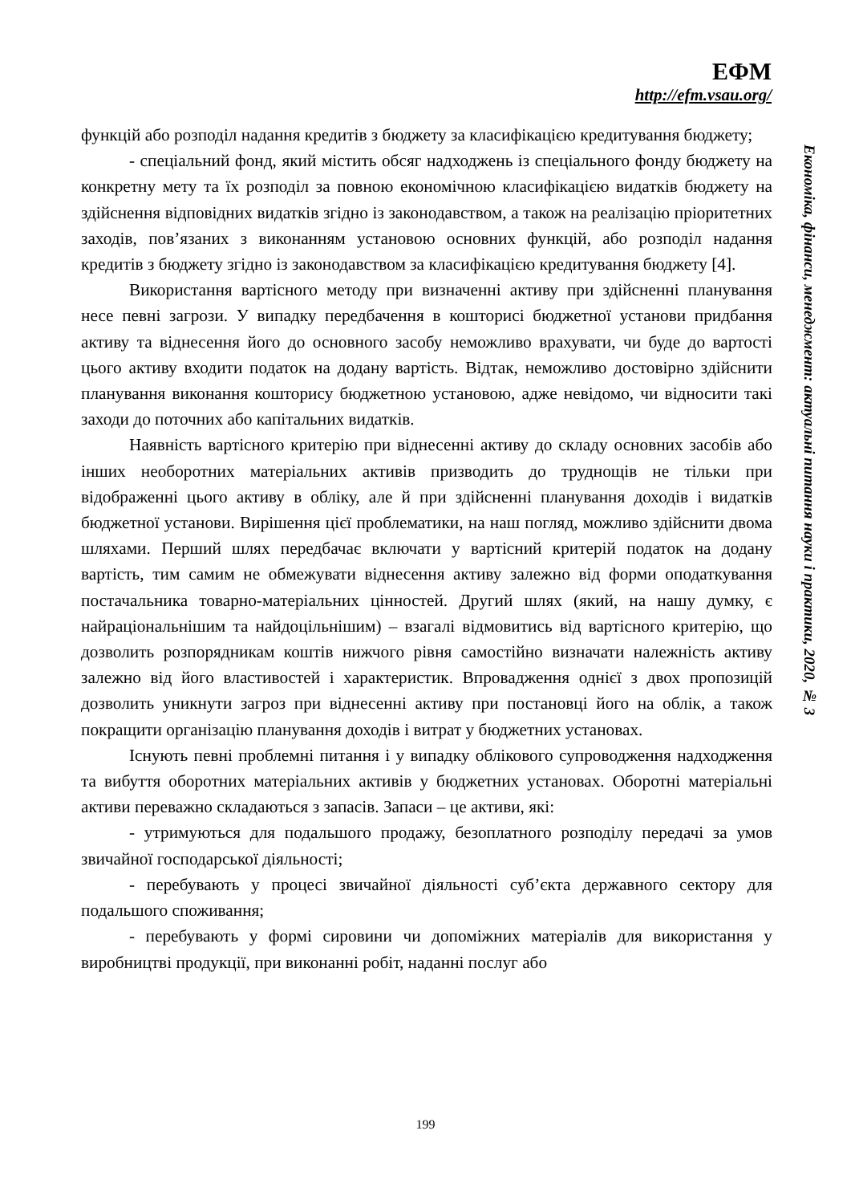ЕФМ
http://efm.vsau.org/
функцій або розподіл надання кредитів з бюджету за класифікацією кредитування бюджету;
- спеціальний фонд, який містить обсяг надходжень із спеціального фонду бюджету на конкретну мету та їх розподіл за повною економічною класифікацією видатків бюджету на здійснення відповідних видатків згідно із законодавством, а також на реалізацію пріоритетних заходів, пов’язаних з виконанням установою основних функцій, або розподіл надання кредитів з бюджету згідно із законодавством за класифікацією кредитування бюджету [4].
Використання вартісного методу при визначенні активу при здійсненні планування несе певні загрози. У випадку передбачення в кошторисі бюджетної установи придбання активу та віднесення його до основного засобу неможливо врахувати, чи буде до вартості цього активу входити податок на додану вартість. Відтак, неможливо достовірно здійснити планування виконання кошторису бюджетною установою, адже невідомо, чи відносити такі заходи до поточних або капітальних видатків.
Наявність вартісного критерію при віднесенні активу до складу основних засобів або інших необоротних матеріальних активів призводить до труднощів не тільки при відображенні цього активу в обліку, але й при здійсненні планування доходів і видатків бюджетної установи. Вирішення цієї проблематики, на наш погляд, можливо здійснити двома шляхами. Перший шлях передбачає включати у вартісний критерій податок на додану вартість, тим самим не обмежувати віднесення активу залежно від форми оподаткування постачальника товарно-матеріальних цінностей. Другий шлях (який, на нашу думку, є найраціональнішим та найдоцільнішим) – взагалі відмовитись від вартісного критерію, що дозволить розпорядникам коштів нижчого рівня самостійно визначати належність активу залежно від його властивостей і характеристик. Впровадження однієї з двох пропозицій дозволить уникнути загроз при віднесенні активу при постановці його на облік, а також покращити організацію планування доходів і витрат у бюджетних установах.
Існують певні проблемні питання і у випадку облікового супроводження надходження та вибуття оборотних матеріальних активів у бюджетних установах. Оборотні матеріальні активи переважно складаються з запасів. Запаси – це активи, які:
- утримуються для подальшого продажу, безоплатного розподілу передачі за умов звичайної господарської діяльності;
- перебувають у процесі звичайної діяльності суб’єкта державного сектору для подальшого споживання;
- перебувають у формі сировини чи допоміжних матеріалів для використання у виробництві продукції, при виконанні робіт, наданні послуг або
Економіка, фінанси, менеджмент: актуальні питання науки і практики, 2020, № 3
199